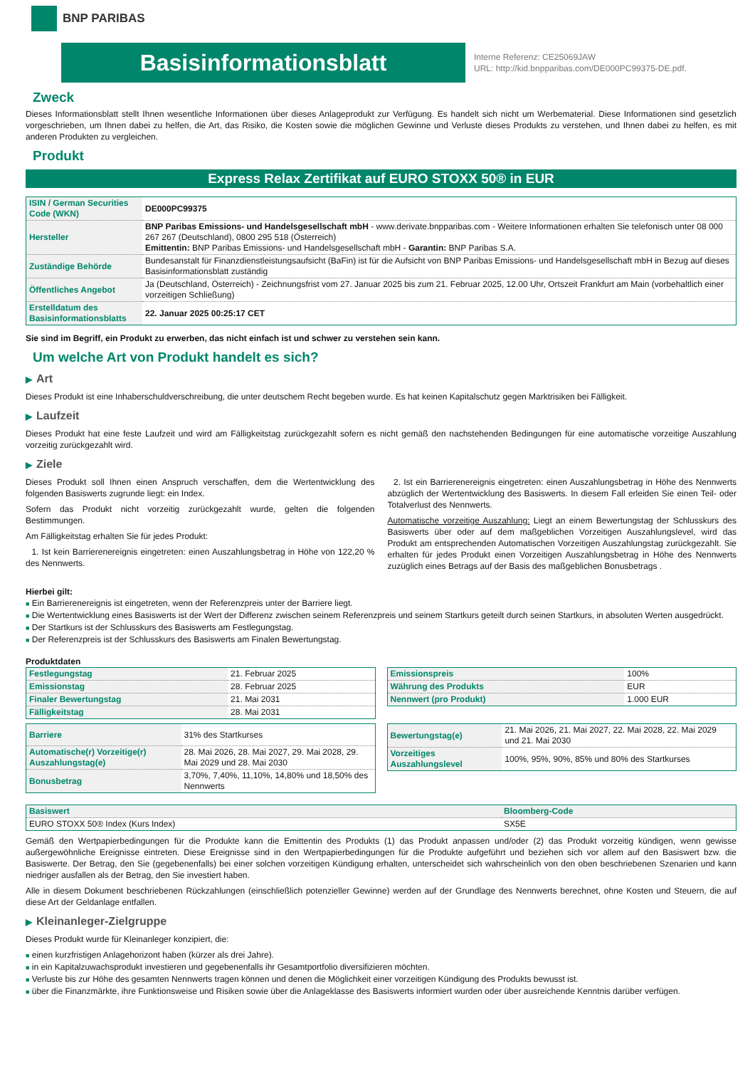BNP PARIBAS
Basisinformationsblatt
Interne Referenz: CE25069JAW
URL: http://kid.bnpparibas.com/DE000PC99375-DE.pdf.
Zweck
Dieses Informationsblatt stellt Ihnen wesentliche Informationen über dieses Anlageprodukt zur Verfügung. Es handelt sich nicht um Werbematerial. Diese Informationen sind gesetzlich vorgeschrieben, um Ihnen dabei zu helfen, die Art, das Risiko, die Kosten sowie die möglichen Gewinne und Verluste dieses Produkts zu verstehen, und Ihnen dabei zu helfen, es mit anderen Produkten zu vergleichen.
Produkt
Express Relax Zertifikat auf EURO STOXX 50® in EUR
| ISIN / German Securities Code (WKN) | DE000PC99375 |
| Hersteller | BNP Paribas Emissions- und Handelsgesellschaft mbH - www.derivate.bnpparibas.com - Weitere Informationen erhalten Sie telefonisch unter 08 000 267 267 (Deutschland), 0800 295 518 (Österreich) Emittentin: BNP Paribas Emissions- und Handelsgesellschaft mbH - Garantin: BNP Paribas S.A. |
| Zuständige Behörde | Bundesanstalt für Finanzdienstleistungsaufsicht (BaFin) ist für die Aufsicht von BNP Paribas Emissions- und Handelsgesellschaft mbH in Bezug auf dieses Basisinformationsblatt zuständig |
| Öffentliches Angebot | Ja (Deutschland, Österreich) - Zeichnungsfrist vom 27. Januar 2025 bis zum 21. Februar 2025, 12.00 Uhr, Ortszeit Frankfurt am Main (vorbehaltlich einer vorzeitigen Schließung) |
| Erstelldatum des Basisinformationsblatts | 22. Januar 2025 00:25:17 CET |
Sie sind im Begriff, ein Produkt zu erwerben, das nicht einfach ist und schwer zu verstehen sein kann.
Um welche Art von Produkt handelt es sich?
▶ Art
Dieses Produkt ist eine Inhaberschuldverschreibung, die unter deutschem Recht begeben wurde. Es hat keinen Kapitalschutz gegen Marktrisiken bei Fälligkeit.
▶ Laufzeit
Dieses Produkt hat eine feste Laufzeit und wird am Fälligkeitstag zurückgezahlt sofern es nicht gemäß den nachstehenden Bedingungen für eine automatische vorzeitige Auszahlung vorzeitig zurückgezahlt wird.
▶ Ziele
Dieses Produkt soll Ihnen einen Anspruch verschaffen, dem die Wertentwicklung des folgenden Basiswerts zugrunde liegt: ein Index.
Sofern das Produkt nicht vorzeitig zurückgezahlt wurde, gelten die folgenden Bestimmungen.
Am Fälligkeitstag erhalten Sie für jedes Produkt:
1. Ist kein Barrierenereignis eingetreten: einen Auszahlungsbetrag in Höhe von 122,20 % des Nennwerts.
2. Ist ein Barrierenereignis eingetreten: einen Auszahlungsbetrag in Höhe des Nennwerts abzüglich der Wertentwicklung des Basiswerts. In diesem Fall erleiden Sie einen Teil- oder Totalverlust des Nennwerts.
Automatische vorzeitige Auszahlung: Liegt an einem Bewertungstag der Schlusskurs des Basiswerts über oder auf dem maßgeblichen Vorzeitigen Auszahlungslevel, wird das Produkt am entsprechenden Automatischen Vorzeitigen Auszahlungstag zurückgezahlt. Sie erhalten für jedes Produkt einen Vorzeitigen Auszahlungsbetrag in Höhe des Nennwerts zuzüglich eines Betrags auf der Basis des maßgeblichen Bonusbetrags .
Hierbei gilt:
■ Ein Barrierenereignis ist eingetreten, wenn der Referenzpreis unter der Barriere liegt.
■ Die Wertentwicklung eines Basiswerts ist der Wert der Differenz zwischen seinem Referenzpreis und seinem Startkurs geteilt durch seinen Startkurs, in absoluten Werten ausgedrückt.
■ Der Startkurs ist der Schlusskurs des Basiswerts am Festlegungstag.
■ Der Referenzpreis ist der Schlusskurs des Basiswerts am Finalen Bewertungstag.
Produktdaten
| Festlegungstag | 21. Februar 2025 |
| Emissionstag | 28. Februar 2025 |
| Finaler Bewertungstag | 21. Mai 2031 |
| Fälligkeitstag | 28. Mai 2031 |
| Barriere | 31% des Startkurses |
| Automatische(r) Vorzeitige(r) Auszahlungstag(e) | 28. Mai 2026, 28. Mai 2027, 29. Mai 2028, 29. Mai 2029 und 28. Mai 2030 |
| Bonusbetrag | 3,70%, 7,40%, 11,10%, 14,80% und 18,50% des Nennwerts |
| Emissionspreis | 100% |
| Währung des Produkts | EUR |
| Nennwert (pro Produkt) | 1.000 EUR |
| Bewertungstag(e) | 21. Mai 2026, 21. Mai 2027, 22. Mai 2028, 22. Mai 2029 und 21. Mai 2030 |
| Vorzeitiges Auszahlungslevel | 100%, 95%, 90%, 85% und 80% des Startkurses |
| Basiswert | Bloomberg-Code |
| EURO STOXX 50® Index (Kurs Index) | SX5E |
Gemäß den Wertpapierbedingungen für die Produkte kann die Emittentin des Produkts (1) das Produkt anpassen und/oder (2) das Produkt vorzeitig kündigen, wenn gewisse außergewöhnliche Ereignisse eintreten. Diese Ereignisse sind in den Wertpapierbedingungen für die Produkte aufgeführt und beziehen sich vor allem auf den Basiswert bzw. die Basiswerte. Der Betrag, den Sie (gegebenenfalls) bei einer solchen vorzeitigen Kündigung erhalten, unterscheidet sich wahrscheinlich von den oben beschriebenen Szenarien und kann niedriger ausfallen als der Betrag, den Sie investiert haben.
Alle in diesem Dokument beschriebenen Rückzahlungen (einschließlich potenzieller Gewinne) werden auf der Grundlage des Nennwerts berechnet, ohne Kosten und Steuern, die auf diese Art der Geldanlage entfallen.
▶ Kleinanleger-Zielgruppe
Dieses Produkt wurde für Kleinanleger konzipiert, die:
■ einen kurzfristigen Anlagehorizont haben (kürzer als drei Jahre).
■ in ein Kapitalzuwachsprodukt investieren und gegebenenfalls ihr Gesamtportfolio diversifizieren möchten.
■ Verluste bis zur Höhe des gesamten Nennwerts tragen können und denen die Möglichkeit einer vorzeitigen Kündigung des Produkts bewusst ist.
■ über die Finanzmärkte, ihre Funktionsweise und Risiken sowie über die Anlageklasse des Basiswerts informiert wurden oder über ausreichende Kenntnis darüber verfügen.